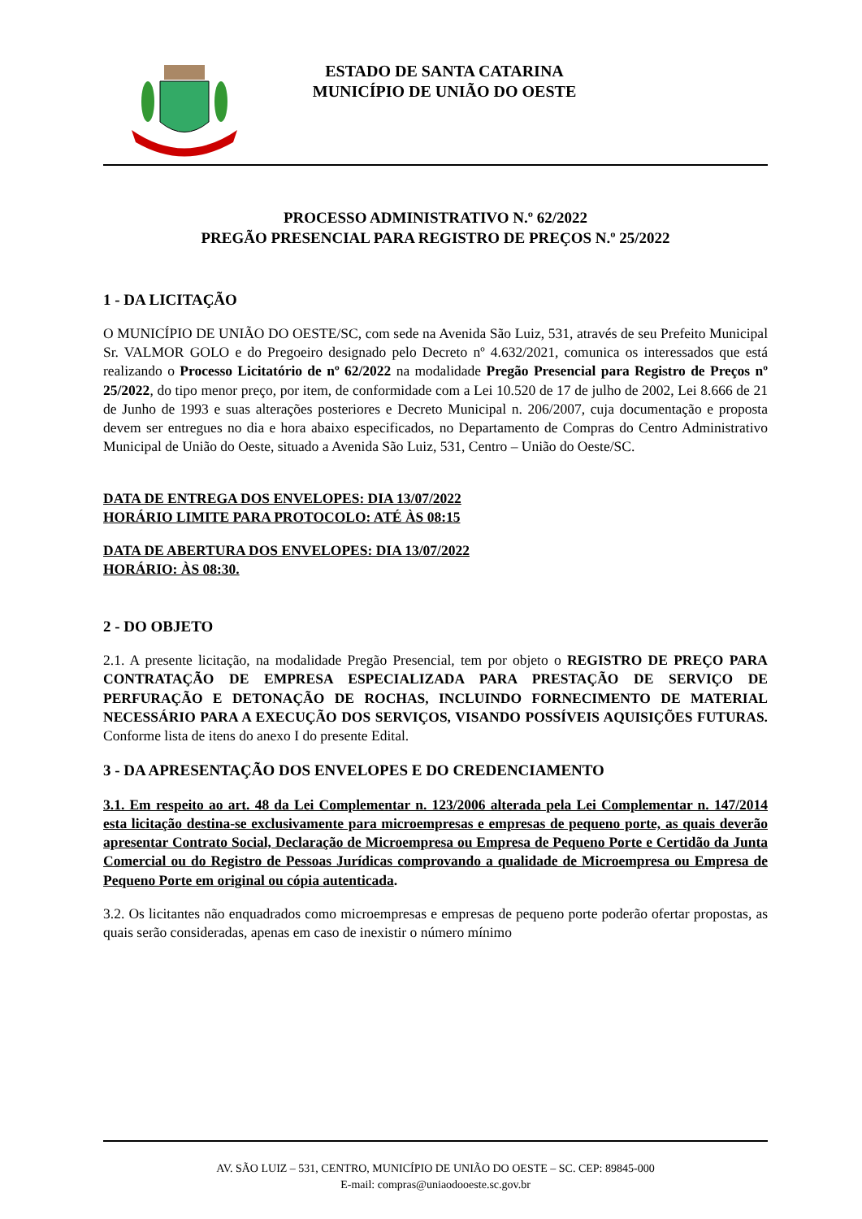ESTADO DE SANTA CATARINA
MUNICÍPIO DE UNIÃO DO OESTE
PROCESSO ADMINISTRATIVO N.º 62/2022
PREGÃO PRESENCIAL PARA REGISTRO DE PREÇOS N.º 25/2022
1 - DA LICITAÇÃO
O MUNICÍPIO DE UNIÃO DO OESTE/SC, com sede na Avenida São Luiz, 531, através de seu Prefeito Municipal Sr. VALMOR GOLO e do Pregoeiro designado pelo Decreto nº 4.632/2021, comunica os interessados que está realizando o Processo Licitatório de nº 62/2022 na modalidade Pregão Presencial para Registro de Preços nº 25/2022, do tipo menor preço, por item, de conformidade com a Lei 10.520 de 17 de julho de 2002, Lei 8.666 de 21 de Junho de 1993 e suas alterações posteriores e Decreto Municipal n. 206/2007, cuja documentação e proposta devem ser entregues no dia e hora abaixo especificados, no Departamento de Compras do Centro Administrativo Municipal de União do Oeste, situado a Avenida São Luiz, 531, Centro – União do Oeste/SC.
DATA DE ENTREGA DOS ENVELOPES: DIA 13/07/2022
HORÁRIO LIMITE PARA PROTOCOLO: ATÉ ÀS 08:15
DATA DE ABERTURA DOS ENVELOPES: DIA 13/07/2022
HORÁRIO: ÀS 08:30.
2 - DO OBJETO
2.1. A presente licitação, na modalidade Pregão Presencial, tem por objeto o REGISTRO DE PREÇO PARA CONTRATAÇÃO DE EMPRESA ESPECIALIZADA PARA PRESTAÇÃO DE SERVIÇO DE PERFURAÇÃO E DETONAÇÃO DE ROCHAS, INCLUINDO FORNECIMENTO DE MATERIAL NECESSÁRIO PARA A EXECUÇÃO DOS SERVIÇOS, VISANDO POSSÍVEIS AQUISIÇÕES FUTURAS. Conforme lista de itens do anexo I do presente Edital.
3 - DA APRESENTAÇÃO DOS ENVELOPES E DO CREDENCIAMENTO
3.1. Em respeito ao art. 48 da Lei Complementar n. 123/2006 alterada pela Lei Complementar n. 147/2014 esta licitação destina-se exclusivamente para microempresas e empresas de pequeno porte, as quais deverão apresentar Contrato Social, Declaração de Microempresa ou Empresa de Pequeno Porte e Certidão da Junta Comercial ou do Registro de Pessoas Jurídicas comprovando a qualidade de Microempresa ou Empresa de Pequeno Porte em original ou cópia autenticada.
3.2. Os licitantes não enquadrados como microempresas e empresas de pequeno porte poderão ofertar propostas, as quais serão consideradas, apenas em caso de inexistir o número mínimo
AV. SÃO LUIZ – 531, CENTRO, MUNICÍPIO DE UNIÃO DO OESTE – SC. CEP: 89845-000
E-mail: compras@uniaodooeste.sc.gov.br